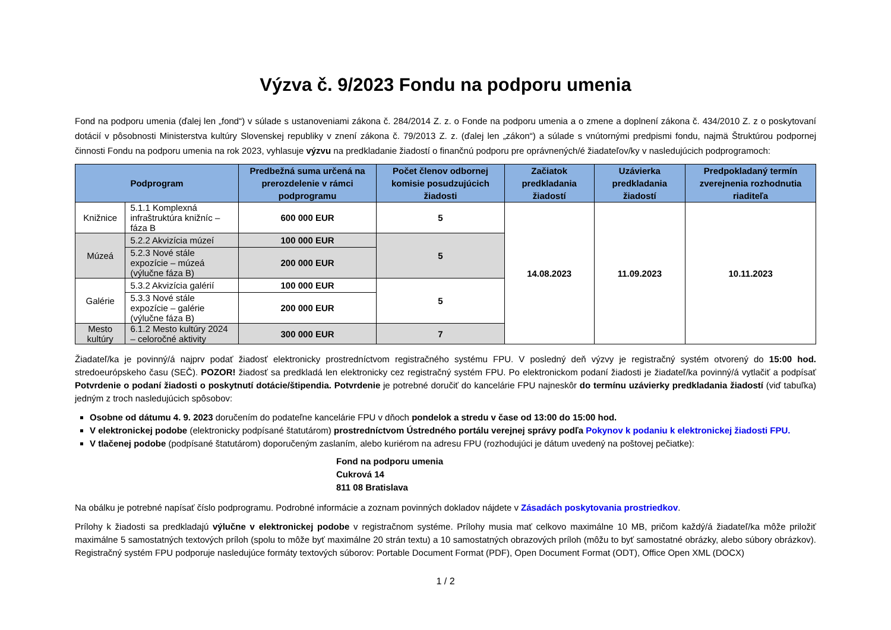Výzva č. 9/2023 Fondu na podporu umenia
Fond na podporu umenia (ďalej len „fond“) v súlade s ustanoveniami zákona č. 284/2014 Z. z. o Fonde na podporu umenia a o zmene a doplnení zákona č. 434/2010 Z. z o poskytovaní dotácií v pôsobnosti Ministerstva kultúry Slovenskej republiky v znení zákona č. 79/2013 Z. z. (ďalej len „zákon“) a súlade s vnútornými predpismi fondu, najmä Štruktúrou podpornej činnosti Fondu na podporu umenia na rok 2023, vyhlasuje výzvu na predkladanie žiadostí o finančnú podporu pre oprávnených/é žiadateľov/ky v nasledujúcich podprogramoch:
| Podprogram | | Predbežná suma určená na prerozdelenie v rámci podprogramu | Počet členov odbornej komisie posudzujúcich žiadosti | Začiatok predkladania žiadostí | Uzávierka predkladania žiadostí | Predpokladaný termín zverejnenia rozhodnutia riaditeľa |
| --- | --- | --- | --- | --- | --- | --- |
| Knižnice | 5.1.1 Komplexná infraštruktúra knižníc – fáza B | 600 000 EUR | 5 | 14.08.2023 | 11.09.2023 | 10.11.2023 |
| Múzeá | 5.2.2 Akvizícia múzeí | 100 000 EUR | 5 | | | |
| | 5.2.3 Nové stále expozície – múzeá (výlučne fáza B) | 200 000 EUR | | | | |
| Galérie | 5.3.2 Akvizícia galérií | 100 000 EUR | 5 | | | |
| | 5.3.3 Nové stále expozície – galérie (výlučne fáza B) | 200 000 EUR | | | | |
| Mesto kultúry | 6.1.2 Mesto kultúry 2024 – celoročné aktivity | 300 000 EUR | 7 | | | |
Žiadateľ/ka je povinný/á najprv podať žiadosť elektronicky prostredníctvom registračného systému FPU. V posledný deň výzvy je registračný systém otvorený do 15:00 hod. stredoeurópskeho času (SEČ). POZOR! žiadosť sa predkladá len elektronicky cez registračný systém FPU. Po elektronickom podaní žiadosti je žiadateľ/ka povinný/á vytlačiť a podpísať Potvrdenie o podaní žiadosti o poskytnutí dotácie/štipendia. Potvrdenie je potrebné doručiť do kancelárie FPU najneskôr do termínu uzávierky predkladania žiadostí (viď tabuľka) jedným z troch nasledujúcich spôsobov:
Osobne od dátumu 4. 9. 2023 doručením do podateľne kancelárie FPU v dňoch pondelok a stredu v čase od 13:00 do 15:00 hod.
V elektronickej podobe (elektronicky podpísané štatutárom) prostredníctvom Ústredného portálu verejnej správy podľa Pokynov k podaniu k elektronickej žiadosti FPU.
V tlačenej podobe (podpísané štatutárom) doporučeným zaslaním, alebo kuriérom na adresu FPU (rozhodujúci je dátum uvedený na poštovej pečiatke):
Fond na podporu umenia
Cukrová 14
811 08 Bratislava
Na obálku je potrebné napísať číslo podprogramu. Podrobné informácie a zoznam povinných dokladov nájdete v Zásadách poskytovania prostriedkov.
Prílohy k žiadosti sa predkladajú výlučne v elektronickej podobe v registračnom systéme. Prílohy musia mať celkovo maximálne 10 MB, pričom každý/á žiadateľ/ka môže priložiť maximálne 5 samostatných textových príloh (spolu to môže byť maximálne 20 strán textu) a 10 samostatných obrazových príloh (môžu to byť samostatné obrázky, alebo súbory obrázkov). Registračný systém FPU podporuje nasledujúce formáty textových súborov: Portable Document Format (PDF), Open Document Format (ODT), Office Open XML (DOCX)
1 / 2